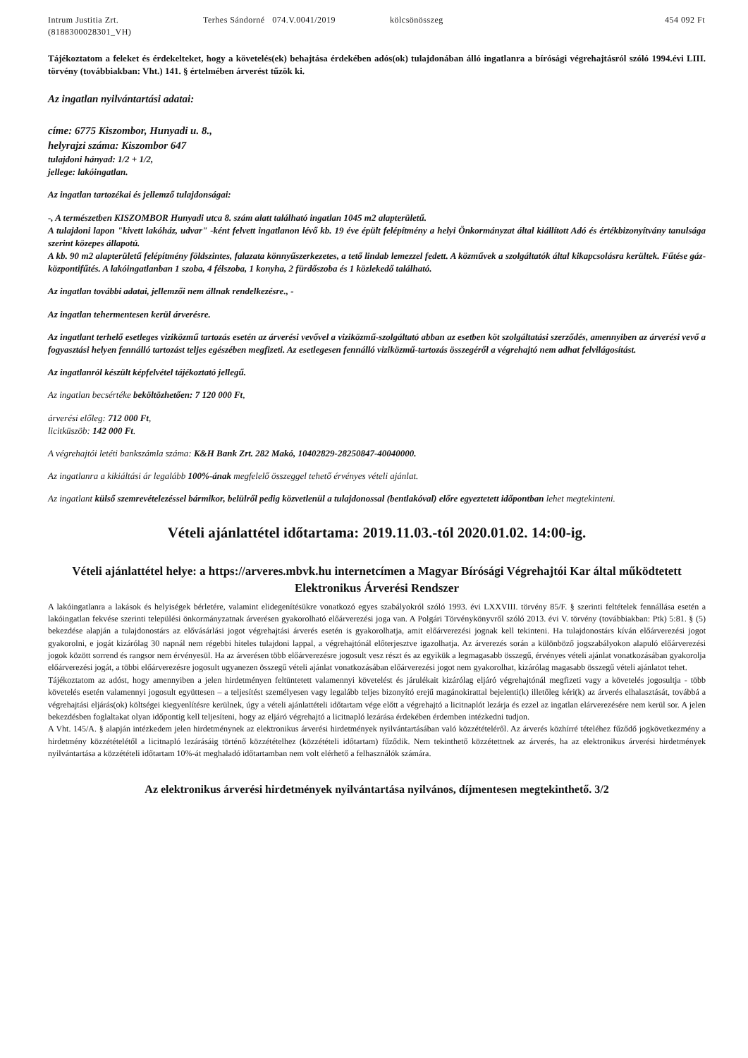Intrum Justitia Zrt.
(8188300028301_VH)
Terhes Sándorné 074.V.0041/2019 kölcsönösszeg 454 092 Ft
Tájékoztatom a feleket és érdekelteket, hogy a követelés(ek) behajtása érdekében adós(ok) tulajdonában álló ingatlanra a bírósági végrehajtásról szóló 1994.évi LIII. törvény (továbbiakban: Vht.) 141. § értelmében árverést tűzök ki.
Az ingatlan nyilvántartási adatai:
címe: 6775 Kiszombor, Hunyadi u. 8.,
helyrajzi száma: Kiszombor 647
tulajdoni hányad: 1/2 + 1/2,
jellege: lakóingatlan.
Az ingatlan tartozékai és jellemző tulajdonságai:
-, A természetben KISZOMBOR Hunyadi utca 8. szám alatt található ingatlan 1045 m2 alapterületű.
A tulajdoni lapon "kivett lakóház, udvar" -ként felvett ingatlanon lévő kb. 19 éve épült felépítmény a helyi Önkormányzat által kiállított Adó és értékbizonyítvány tanulsága szerint közepes állapotú.
A kb. 90 m2 alapterületű felépítmény földszintes, falazata könnyűszerkezetes, a tető lindab lemezzel fedett. A közművek a szolgáltatók által kikapcsolásra kerültek. Fűtése gáz-központifűtés. A lakóingatlanban 1 szoba, 4 félszoba, 1 konyha, 2 fürdőszoba és 1 közlekedő található.
Az ingatlan további adatai, jellemzői nem állnak rendelkezésre., -
Az ingatlan tehermentesen kerül árverésre.
Az ingatlant terhelő esetleges viziközmű tartozás esetén az árverési vevővel a viziközmű-szolgáltató abban az esetben köt szolgáltatási szerződés, amennyiben az árverési vevő a fogyasztási helyen fennálló tartozást teljes egészében megfizeti. Az esetlegesen fennálló viziközmű-tartozás összegéről a végrehajtó nem adhat felvilágosítást.
Az ingatlanról készült képfelvétel tájékoztató jellegű.
Az ingatlan becsértéke beköltözhetően: 7 120 000 Ft,
árverési előleg: 712 000 Ft,
licitküszöb: 142 000 Ft.
A végrehajtói letéti bankszámla száma: K&H Bank Zrt. 282 Makó, 10402829-28250847-40040000.
Az ingatlanra a kikiáltási ár legalább 100%-ának megfelelő összeggel tehető érvényes vételi ajánlat.
Az ingatlant külső szemrevételezéssel bármikor, belülről pedig közvetlenül a tulajdonossal (bentlakóval) előre egyeztetett időpontban lehet megtekinteni.
Vételi ajánlattétel időtartama: 2019.11.03.-tól 2020.01.02. 14:00-ig.
Vételi ajánlattétel helye: a https://arveres.mbvk.hu internetcímen a Magyar Bírósági Végrehajtói Kar által működtetett Elektronikus Árverési Rendszer
A lakóingatlanra a lakások és helyiségek bérletére, valamint elidegenítésükre vonatkozó egyes szabályokról szóló 1993. évi LXXVIII. törvény 85/F. § szerinti feltételek fennállása esetén a lakóingatlan fekvése szerinti települési önkormányzatnak árverésen gyakorolható előárverezési joga van. A Polgári Törvénykönyvről szóló 2013. évi V. törvény (továbbiakban: Ptk) 5:81. § (5) bekezdése alapján a tulajdonostárs az elővásárlási jogot végrehajtási árverés esetén is gyakorolhatja, amit előárverezési jognak kell tekinteni. Ha tulajdonostárs kíván előárverezési jogot gyakorolni, e jogát kizárólag 30 napnál nem régebbi hiteles tulajdoni lappal, a végrehajtónál előterjesztve igazolhatja. Az árverezés során a különböző jogszabályokon alapuló előárverezési jogok között sorrend és rangsor nem érvényesül. Ha az árverésen több előárverezésre jogosult vesz részt és az egyikük a legmagasabb összegű, érvényes vételi ajánlat vonatkozásában gyakorolja előárverezési jogát, a többi előárverezésre jogosult ugyanezen összegű vételi ajánlat vonatkozásában előárverezési jogot nem gyakorolhat, kizárólag magasabb összegű vételi ajánlatot tehet.
Tájékoztatom az adóst, hogy amennyiben a jelen hirdetményen feltüntetett valamennyi követelést és járulékait kizárólag eljáró végrehajtónál megfizeti vagy a követelés jogosultja - több követelés esetén valamennyi jogosult együttesen – a teljesítést személyesen vagy legalább teljes bizonyító erejű magánokirattal bejelenti(k) illetőleg kéri(k) az árverés elhalasztását, továbbá a végrehajtási eljárás(ok) költségei kiegyenlítésre kerülnek, úgy a vételi ajánlattételi időtartam vége előtt a végrehajtó a licitnaplót lezárja és ezzel az ingatlan elárverezésére nem kerül sor. A jelen bekezdésben foglaltakat olyan időpontig kell teljesíteni, hogy az eljáró végrehajtó a licitnapló lezárása érdekében érdemben intézkedni tudjon.
A Vht. 145/A. § alapján intézkedem jelen hirdetménynek az elektronikus árverési hirdetmények nyilvántartásában való közzétételéről. Az árverés közhírré tételéhez fűződő jogkövetkezmény a hirdetmény közzétételétől a licitnapló lezárásáig történő közzétételhez (közzétételi időtartam) fűződik. Nem tekinthető közzétettnek az árverés, ha az elektronikus árverési hirdetmények nyilvántartása a közzétételi időtartam 10%-át meghaladó időtartamban nem volt elérhető a felhasználók számára.
Az elektronikus árverési hirdetmények nyilvántartása nyilvános, díjmentesen megtekinthető. 3/2